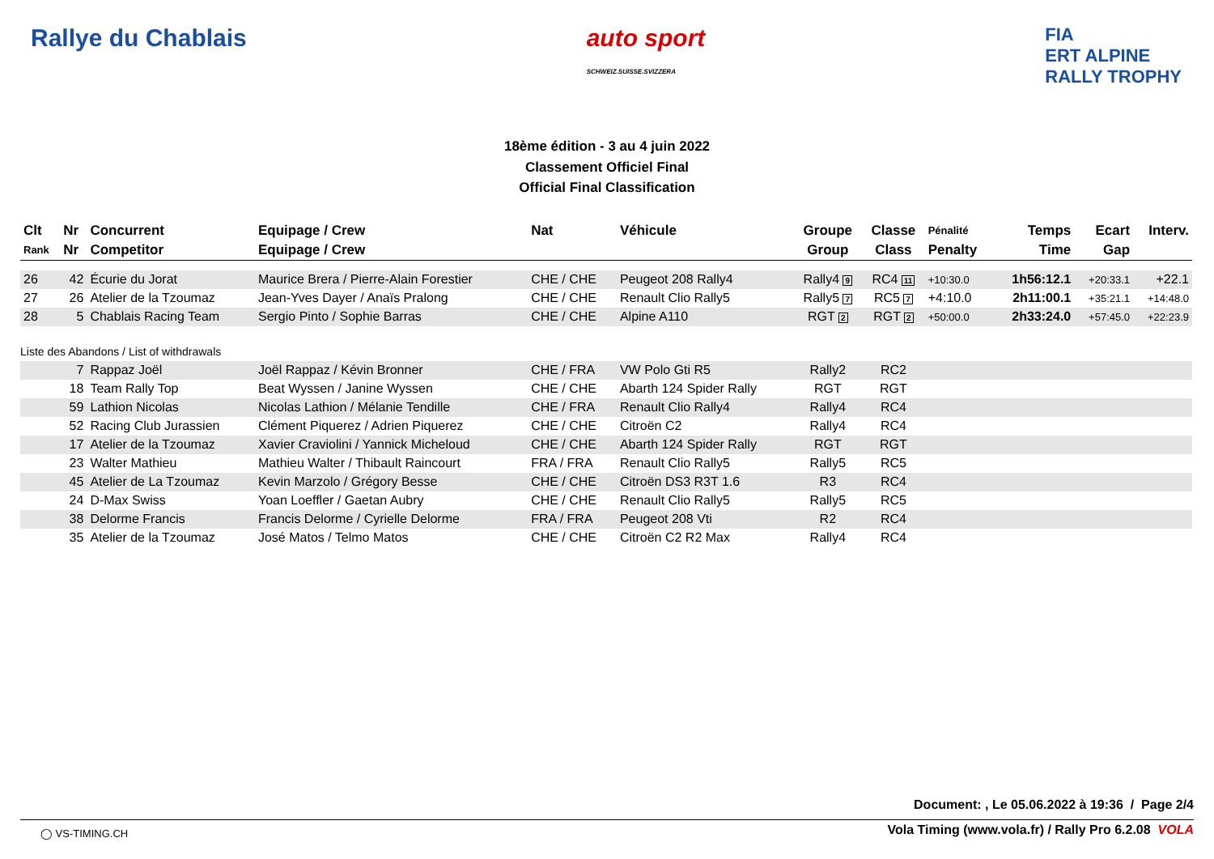Rallye du Chablais auto sport
SCHWEIZ.SUISSE.SVIZZERA
FIA
ERT ALPINE
RALLY TROPHY
18ème édition - 3 au 4 juin 2022
Classement Officiel Final
Official Final Classification
| Clt | Nr | Concurrent | Equipage / Crew | Nat | Véhicule | Groupe | Classe | Pénalité | Temps | Ecart | Interv. |
| --- | --- | --- | --- | --- | --- | --- | --- | --- | --- | --- | --- |
| Rank | Nr | Competitor | Equipage / Crew | | | Group | Class | Penalty | Time | Gap | |
| 26 | 42 | Écurie du Jorat | Maurice Brera / Pierre-Alain Forestier | CHE / CHE | Peugeot 208 Rally4 | Rally4 9 | RC4 11 | +10:30.0 | 1h56:12.1 | +20:33.1 | +22.1 |
| 27 | 26 | Atelier de la Tzoumaz | Jean-Yves Dayer / Anaïs Pralong | CHE / CHE | Renault Clio Rally5 | Rally5 7 | RC5 7 | +4:10.0 | 2h11:00.1 | +35:21.1 | +14:48.0 |
| 28 | 5 | Chablais Racing Team | Sergio Pinto / Sophie Barras | CHE / CHE | Alpine A110 | RGT 2 | RGT 2 | +50:00.0 | 2h33:24.0 | +57:45.0 | +22:23.9 |
| Liste des Abandons / List of withdrawals | | | | | | | | | | | |
| | 7 | Rappaz Joël | Joël Rappaz / Kévin Bronner | CHE / FRA | VW Polo Gti R5 | Rally2 | RC2 | | | | |
| | 18 | Team Rally Top | Beat Wyssen / Janine Wyssen | CHE / CHE | Abarth 124 Spider Rally | RGT | RGT | | | | |
| | 59 | Lathion Nicolas | Nicolas Lathion / Mélanie Tendille | CHE / FRA | Renault Clio Rally4 | Rally4 | RC4 | | | | |
| | 52 | Racing Club Jurassien | Clément Piquerez / Adrien Piquerez | CHE / CHE | Citroën C2 | Rally4 | RC4 | | | | |
| | 17 | Atelier de la Tzoumaz | Xavier Craviolini / Yannick Micheloud | CHE / CHE | Abarth 124 Spider Rally | RGT | RGT | | | | |
| | 23 | Walter Mathieu | Mathieu Walter / Thibault Raincourt | FRA / FRA | Renault Clio Rally5 | Rally5 | RC5 | | | | |
| | 45 | Atelier de La Tzoumaz | Kevin Marzolo / Grégory Besse | CHE / CHE | Citroën DS3 R3T 1.6 | R3 | RC4 | | | | |
| | 24 | D-Max Swiss | Yoan Loeffler / Gaetan Aubry | CHE / CHE | Renault Clio Rally5 | Rally5 | RC5 | | | | |
| | 38 | Delorme Francis | Francis Delorme / Cyrielle Delorme | FRA / FRA | Peugeot 208 Vti | R2 | RC4 | | | | |
| | 35 | Atelier de la Tzoumaz | José Matos / Telmo Matos | CHE / CHE | Citroën C2 R2 Max | Rally4 | RC4 | | | | |
Document: , Le 05.06.2022 à 19:36 / Page 2/4
◯ VS-TIMING.CH
Vola Timing (www.vola.fr) / Rally Pro 6.2.08 VOLA